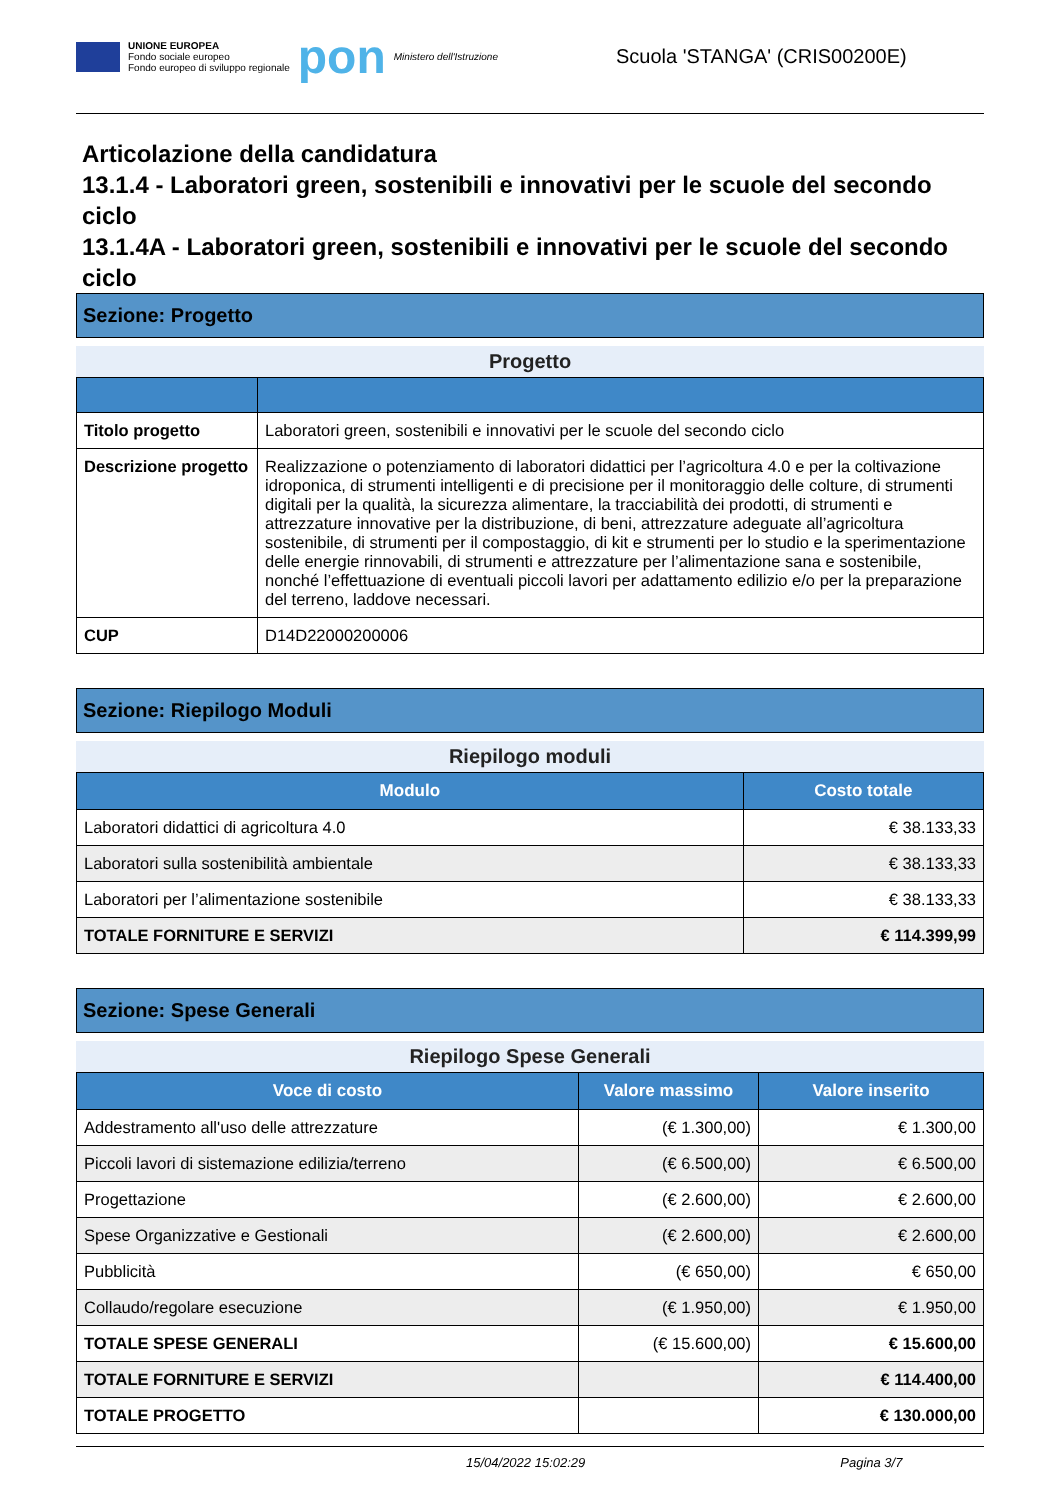UNIONE EUROPEA
Fondo sociale europeo
Fondo europeo di sviluppo regionale
pon
Ministero dell'Istruzione
Scuola 'STANGA' (CRIS00200E)
Articolazione della candidatura
13.1.4 - Laboratori green, sostenibili e innovativi per le scuole del secondo ciclo
13.1.4A - Laboratori green, sostenibili e innovativi per le scuole del secondo ciclo
Sezione: Progetto
Progetto
| Titolo progetto | Laboratori green, sostenibili e innovativi per le scuole del secondo ciclo |
| Descrizione progetto | Realizzazione o potenziamento di laboratori didattici per l’agricoltura 4.0 e per la coltivazione idroponica, di strumenti intelligenti e di precisione per il monitoraggio delle colture, di strumenti digitali per la qualità, la sicurezza alimentare, la tracciabilità dei prodotti, di strumenti e attrezzature innovative per la distribuzione, di beni, attrezzature adeguate all’agricoltura sostenibile, di strumenti per il compostaggio, di kit e strumenti per lo studio e la sperimentazione delle energie rinnovabili, di strumenti e attrezzature per l’alimentazione sana e sostenibile, nonché l’effettuazione di eventuali piccoli lavori per adattamento edilizio e/o per la preparazione del terreno, laddove necessari. |
| CUP | D14D22000200006 |
Sezione: Riepilogo Moduli
Riepilogo moduli
| Modulo | Costo totale |
| --- | --- |
| Laboratori didattici di agricoltura 4.0 | € 38.133,33 |
| Laboratori sulla sostenibilità ambientale | € 38.133,33 |
| Laboratori per l’alimentazione sostenibile | € 38.133,33 |
| TOTALE FORNITURE E SERVIZI | € 114.399,99 |
Sezione: Spese Generali
Riepilogo Spese Generali
| Voce di costo | Valore massimo | Valore inserito |
| --- | --- | --- |
| Addestramento all'uso delle attrezzature | (€ 1.300,00) | € 1.300,00 |
| Piccoli lavori di sistemazione edilizia/terreno | (€ 6.500,00) | € 6.500,00 |
| Progettazione | (€ 2.600,00) | € 2.600,00 |
| Spese Organizzative e Gestionali | (€ 2.600,00) | € 2.600,00 |
| Pubblicità | (€ 650,00) | € 650,00 |
| Collaudo/regolare esecuzione | (€ 1.950,00) | € 1.950,00 |
| TOTALE SPESE GENERALI | (€ 15.600,00) | € 15.600,00 |
| TOTALE FORNITURE E SERVIZI | | € 114.400,00 |
| TOTALE PROGETTO | | € 130.000,00 |
15/04/2022 15:02:29 Pagina 3/7